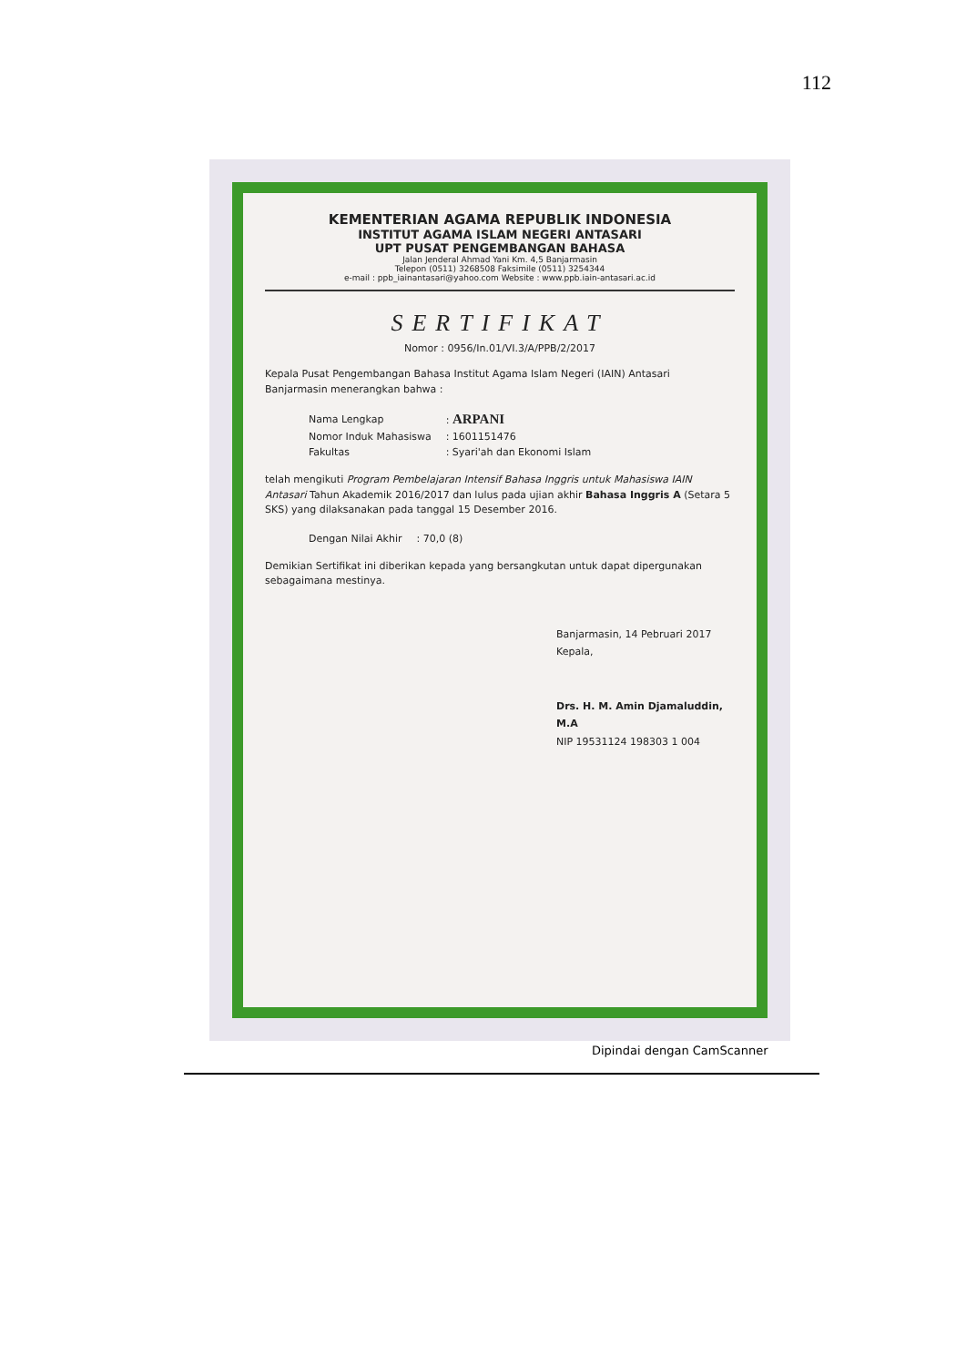112
KEMENTERIAN AGAMA REPUBLIK INDONESIA
INSTITUT AGAMA ISLAM NEGERI ANTASARI
UPT PUSAT PENGEMBANGAN BAHASA
Jalan Jenderal Ahmad Yani Km. 4,5 Banjarmasin
Telepon (0511) 3268508 Faksimile (0511) 3254344
e-mail : ppb_iainantasari@yahoo.com Website : www.ppb.iain-antasari.ac.id
SERTIFIKAT
Nomor : 0956/In.01/VI.3/A/PPB/2/2017
Kepala Pusat Pengembangan Bahasa Institut Agama Islam Negeri (IAIN) Antasari Banjarmasin menerangkan bahwa :
| Nama Lengkap | : ARPANI |
| Nomor Induk Mahasiswa | : 1601151476 |
| Fakultas | : Syari'ah dan Ekonomi Islam |
telah mengikuti Program Pembelajaran Intensif Bahasa Inggris untuk Mahasiswa IAIN Antasari Tahun Akademik 2016/2017 dan lulus pada ujian akhir Bahasa Inggris A (Setara 5 SKS) yang dilaksanakan pada tanggal 15 Desember 2016.
| Dengan Nilai Akhir | : 70,0 (8) |
Demikian Sertifikat ini diberikan kepada yang bersangkutan untuk dapat dipergunakan sebagaimana mestinya.
Banjarmasin, 14 Pebruari 2017
Kepala,
Drs. H. M. Amin Djamaluddin, M.A
NIP 19531124 198303 1 004
Dipindai dengan CamScanner